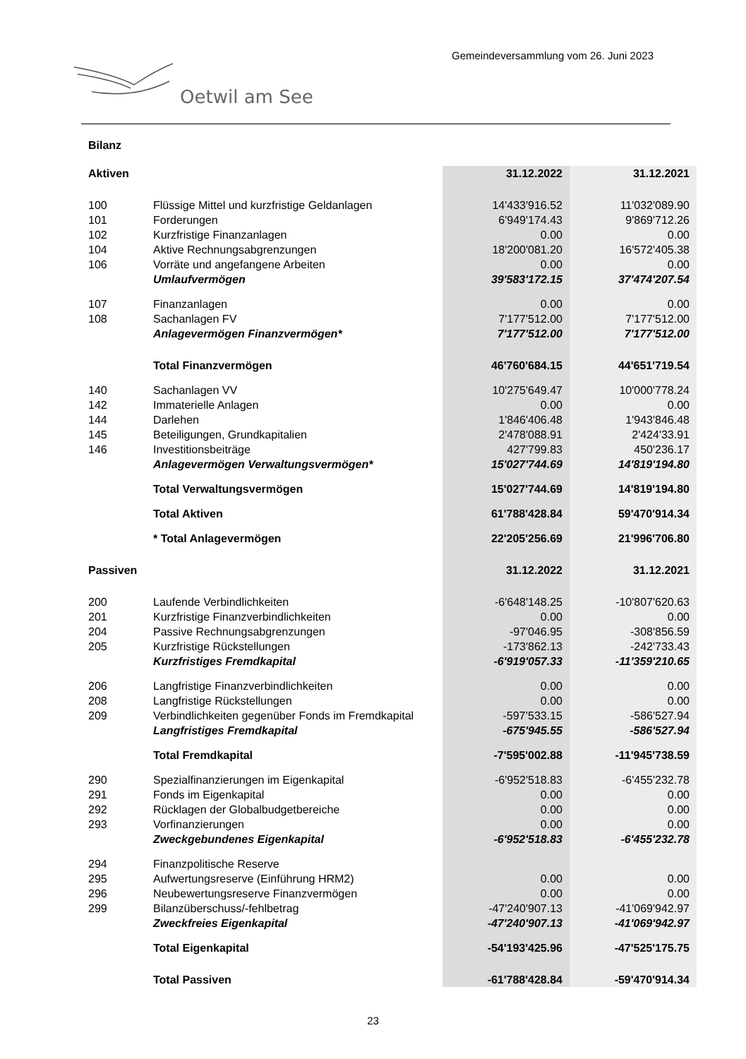Gemeindeversammlung vom 26. Juni 2023
Oetwil am See
Bilanz
| Aktiven | | 31.12.2022 | 31.12.2021 |
| 100 | Flüssige Mittel und kurzfristige Geldanlagen | 14'433'916.52 | 11'032'089.90 |
| 101 | Forderungen | 6'949'174.43 | 9'869'712.26 |
| 102 | Kurzfristige Finanzanlagen | 0.00 | 0.00 |
| 104 | Aktive Rechnungsabgrenzungen | 18'200'081.20 | 16'572'405.38 |
| 106 | Vorräte und angefangene Arbeiten | 0.00 | 0.00 |
| | Umlaufvermögen | 39'583'172.15 | 37'474'207.54 |
| 107 | Finanzanlagen | 0.00 | 0.00 |
| 108 | Sachanlagen FV | 7'177'512.00 | 7'177'512.00 |
| | Anlagevermögen Finanzvermögen* | 7'177'512.00 | 7'177'512.00 |
| | Total Finanzvermögen | 46'760'684.15 | 44'651'719.54 |
| 140 | Sachanlagen VV | 10'275'649.47 | 10'000'778.24 |
| 142 | Immaterielle Anlagen | 0.00 | 0.00 |
| 144 | Darlehen | 1'846'406.48 | 1'943'846.48 |
| 145 | Beteiligungen, Grundkapitalien | 2'478'088.91 | 2'424'33.91 |
| 146 | Investitionsbeiträge | 427'799.83 | 450'236.17 |
| | Anlagevermögen Verwaltungsvermögen* | 15'027'744.69 | 14'819'194.80 |
| | Total Verwaltungsvermögen | 15'027'744.69 | 14'819'194.80 |
| | Total Aktiven | 61'788'428.84 | 59'470'914.34 |
| | * Total Anlagevermögen | 22'205'256.69 | 21'996'706.80 |
| Passiven | | 31.12.2022 | 31.12.2021 |
| 200 | Laufende Verbindlichkeiten | -6'648'148.25 | -10'807'620.63 |
| 201 | Kurzfristige Finanzverbindlichkeiten | 0.00 | 0.00 |
| 204 | Passive Rechnungsabgrenzungen | -97'046.95 | -308'856.59 |
| 205 | Kurzfristige Rückstellungen | -173'862.13 | -242'733.43 |
| | Kurzfristiges Fremdkapital | -6'919'057.33 | -11'359'210.65 |
| 206 | Langfristige Finanzverbindlichkeiten | 0.00 | 0.00 |
| 208 | Langfristige Rückstellungen | 0.00 | 0.00 |
| 209 | Verbindlichkeiten gegenüber Fonds im Fremdkapital | -597’533.15 | -586'527.94 |
| | Langfristiges Fremdkapital | -675'945.55 | -586'527.94 |
| | Total Fremdkapital | -7'595'002.88 | -11'945'738.59 |
| 290 | Spezialfinanzierungen im Eigenkapital | -6'952'518.83 | -6'455'232.78 |
| 291 | Fonds im Eigenkapital | 0.00 | 0.00 |
| 292 | Rücklagen der Globalbudgetbereiche | 0.00 | 0.00 |
| 293 | Vorfinanzierungen | 0.00 | 0.00 |
| | Zweckgebundenes Eigenkapital | -6'952'518.83 | -6'455'232.78 |
| 294 | Finanzpolitische Reserve | | |
| 295 | Aufwertungsreserve (Einführung HRM2) | 0.00 | 0.00 |
| 296 | Neubewertungsreserve Finanzvermögen | 0.00 | 0.00 |
| 299 | Bilanzüberschuss/-fehlbetrag | -47'240'907.13 | -41'069'942.97 |
| | Zweckfreies Eigenkapital | -47'240'907.13 | -41'069'942.97 |
| | Total Eigenkapital | -54'193'425.96 | -47'525'175.75 |
| | Total Passiven | -61'788'428.84 | -59'470'914.34 |
23